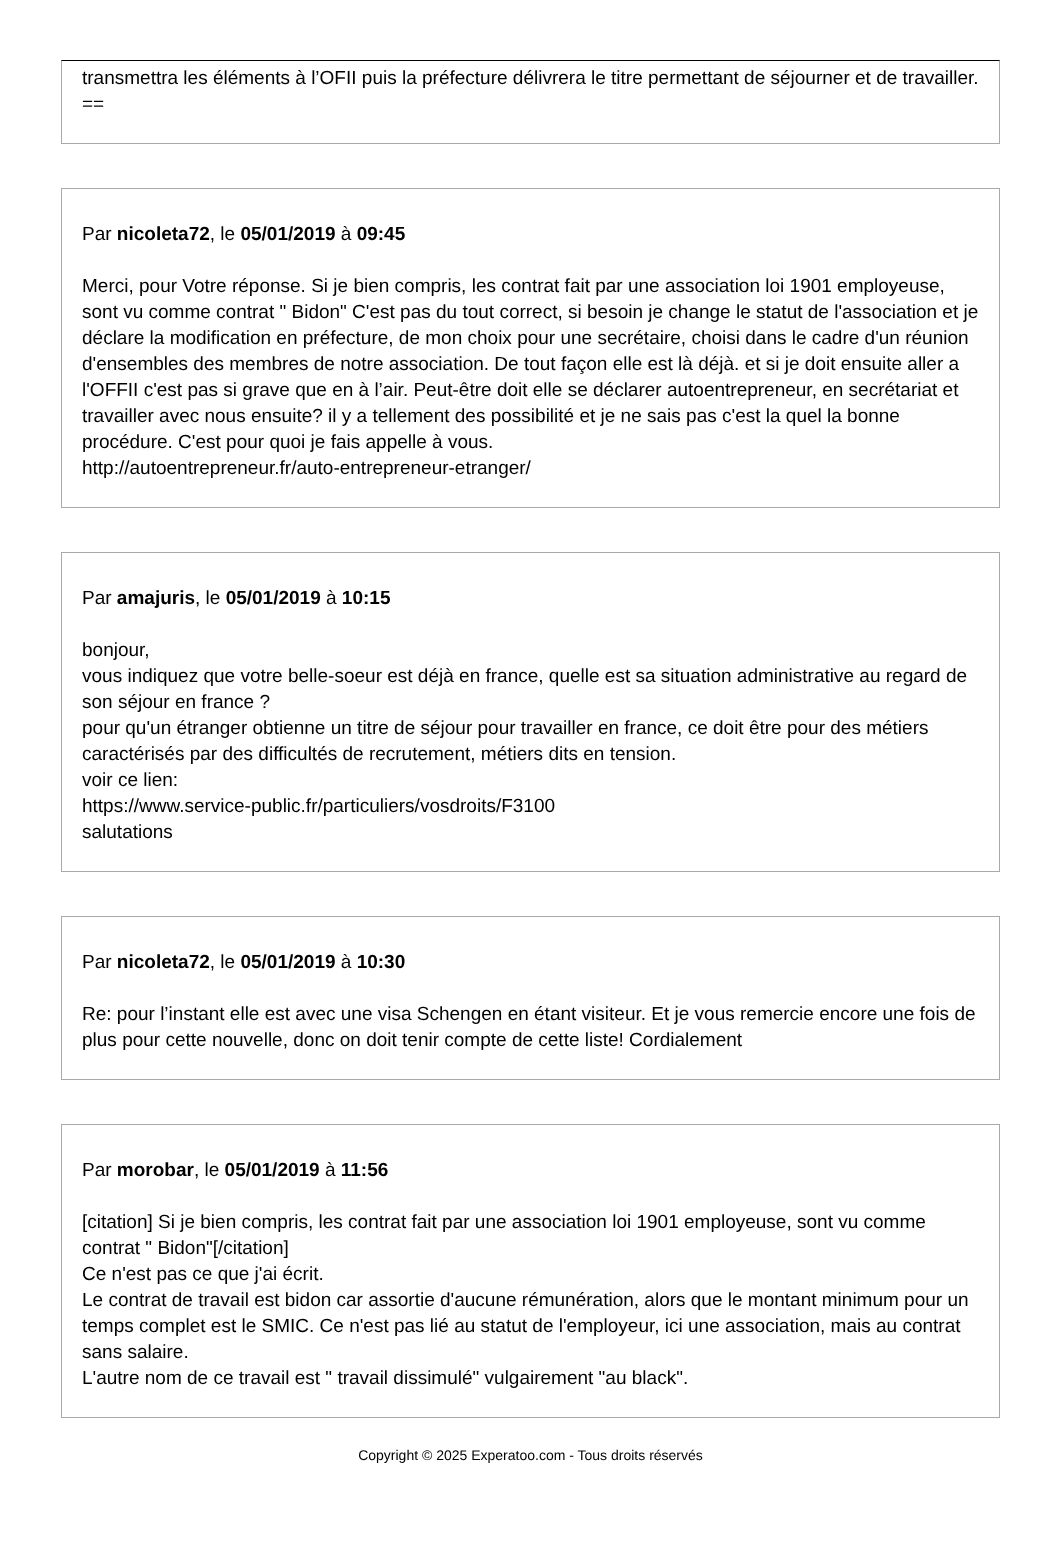transmettra les éléments à l’OFII puis la préfecture délivrera le titre permettant de séjourner et de travailler.
==
Par nicoleta72, le 05/01/2019 à 09:45
Merci, pour Votre réponse. Si je bien compris, les contrat fait par une association loi 1901 employeuse, sont vu comme contrat " Bidon" C'est pas du tout correct, si besoin je change le statut de l'association et je déclare la modification en préfecture, de mon choix pour une secrétaire, choisi dans le cadre d'un réunion d'ensembles des membres de notre association. De tout façon elle est là déjà. et si je doit ensuite aller a l'OFFII c'est pas si grave que en à l’air. Peut-être doit elle se déclarer autoentrepreneur, en secrétariat et travailler avec nous ensuite? il y a tellement des possibilité et je ne sais pas c'est la quel la bonne procédure. C'est pour quoi je fais appelle à vous.
http://autoentrepreneur.fr/auto-entrepreneur-etranger/
Par amajuris, le 05/01/2019 à 10:15
bonjour,
vous indiquez que votre belle-soeur est déjà en france, quelle est sa situation administrative au regard de son séjour en france ?
pour qu'un étranger obtienne un titre de séjour pour travailler en france, ce doit être pour des métiers caractérisés par des difficultés de recrutement, métiers dits en tension.
voir ce lien:
https://www.service-public.fr/particuliers/vosdroits/F3100
salutations
Par nicoleta72, le 05/01/2019 à 10:30
Re: pour l’instant elle est avec une visa Schengen en étant visiteur. Et je vous remercie encore une fois de plus pour cette nouvelle, donc on doit tenir compte de cette liste! Cordialement
Par morobar, le 05/01/2019 à 11:56
[citation] Si je bien compris, les contrat fait par une association loi 1901 employeuse, sont vu comme contrat " Bidon"[/citation]
Ce n'est pas ce que j'ai écrit.
Le contrat de travail est bidon car assortie d'aucune rémunération, alors que le montant minimum pour un temps complet est le SMIC. Ce n'est pas lié au statut de l'employeur, ici une association, mais au contrat sans salaire.
L'autre nom de ce travail est " travail dissimulé" vulgairement "au black".
Copyright © 2025 Experatoo.com - Tous droits réservés